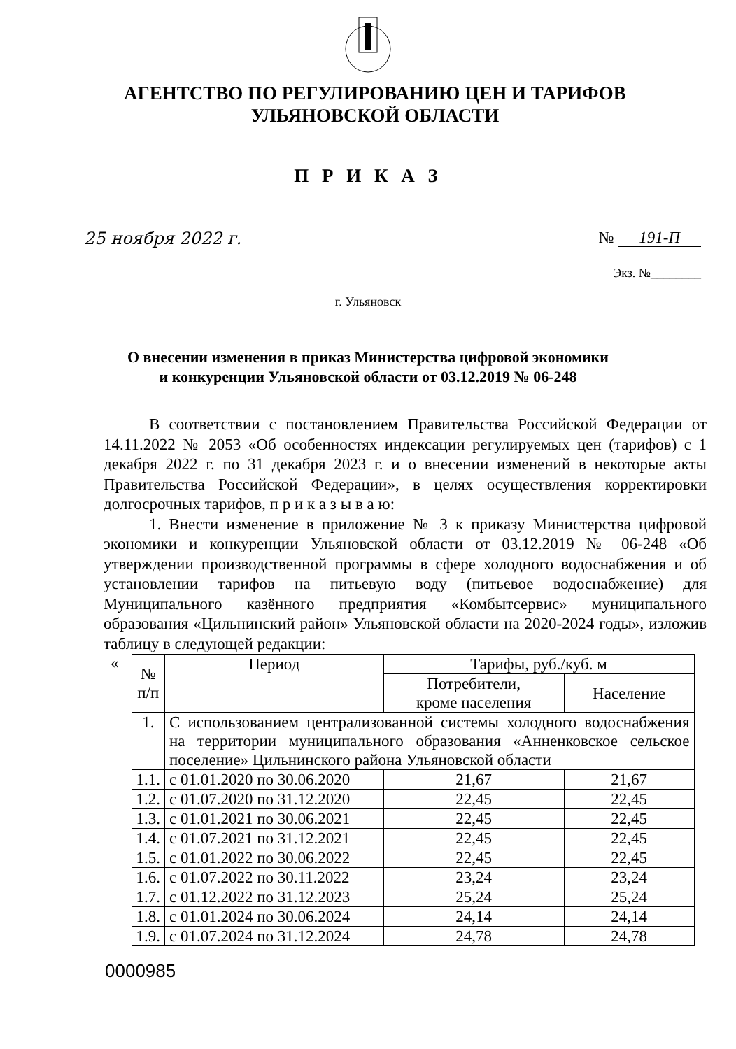АГЕНТСТВО ПО РЕГУЛИРОВАНИЮ ЦЕН И ТАРИФОВ
УЛЬЯНОВСКОЙ ОБЛАСТИ
П Р И К А З
25 ноября 2022 г. № 191-П
Экз. №________
г. Ульяновск
О внесении изменения в приказ Министерства цифровой экономики
и конкуренции Ульяновской области от 03.12.2019 № 06-248
В соответствии с постановлением Правительства Российской Федерации от 14.11.2022 № 2053 «Об особенностях индексации регулируемых цен (тарифов) с 1 декабря 2022 г. по 31 декабря 2023 г. и о внесении изменений в некоторые акты Правительства Российской Федерации», в целях осуществления корректировки долгосрочных тарифов, п р и к а з ы в а ю:
1. Внести изменение в приложение № 3 к приказу Министерства цифровой экономики и конкуренции Ульяновской области от 03.12.2019 № 06-248 «Об утверждении производственной программы в сфере холодного водоснабжения и об установлении тарифов на питьевую воду (питьевое водоснабжение) для Муниципального казённого предприятия «Комбытсервис» муниципального образования «Цильнинский район» Ульяновской области на 2020-2024 годы», изложив таблицу в следующей редакции:
«
| № п/п | Период | Тарифы, руб./куб. м | |
| --- | --- | --- | --- |
| | | Потребители, кроме населения | Население |
| 1. | С использованием централизованной системы холодного водоснабжения на территории муниципального образования «Анненковское сельское поселение» Цильнинского района Ульяновской области | | |
| 1.1. | с 01.01.2020 по 30.06.2020 | 21,67 | 21,67 |
| 1.2. | с 01.07.2020 по 31.12.2020 | 22,45 | 22,45 |
| 1.3. | с 01.01.2021 по 30.06.2021 | 22,45 | 22,45 |
| 1.4. | с 01.07.2021 по 31.12.2021 | 22,45 | 22,45 |
| 1.5. | с 01.01.2022 по 30.06.2022 | 22,45 | 22,45 |
| 1.6. | с 01.07.2022 по 30.11.2022 | 23,24 | 23,24 |
| 1.7. | с 01.12.2022 по 31.12.2023 | 25,24 | 25,24 |
| 1.8. | с 01.01.2024 по 30.06.2024 | 24,14 | 24,14 |
| 1.9. | с 01.07.2024 по 31.12.2024 | 24,78 | 24,78 |
0000985